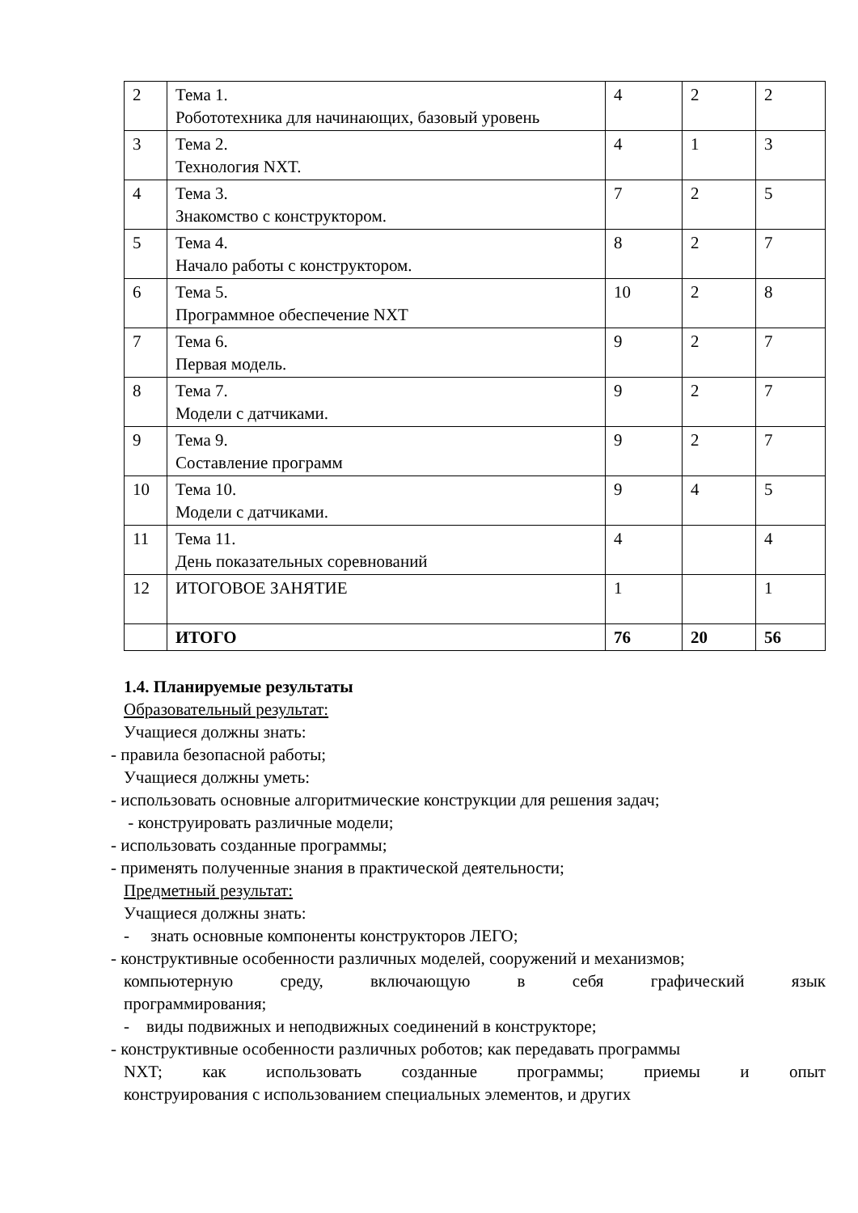| 2 | Тема 1. Робототехника для начинающих, базовый уровень | 4 | 2 | 2 |
| 3 | Тема 2. Технология NXT. | 4 | 1 | 3 |
| 4 | Тема 3. Знакомство с конструктором. | 7 | 2 | 5 |
| 5 | Тема 4. Начало работы с конструктором. | 8 | 2 | 7 |
| 6 | Тема 5. Программное обеспечение NXT | 10 | 2 | 8 |
| 7 | Тема 6. Первая модель. | 9 | 2 | 7 |
| 8 | Тема 7. Модели с датчиками. | 9 | 2 | 7 |
| 9 | Тема 9. Составление программ | 9 | 2 | 7 |
| 10 | Тема 10. Модели с датчиками. | 9 | 4 | 5 |
| 11 | Тема 11. День показательных соревнований | 4 | | 4 |
| 12 | ИТОГОВОЕ ЗАНЯТИЕ | 1 | | 1 |
| | ИТОГО | 76 | 20 | 56 |
1.4. Планируемые результаты
Образовательный результат:
Учащиеся должны знать:
- правила безопасной работы;
Учащиеся должны уметь:
- использовать основные алгоритмические конструкции для решения задач;
- конструировать различные модели;
- использовать созданные программы;
- применять полученные знания в практической деятельности;
Предметный результат:
Учащиеся должны знать:
- знать основные компоненты конструкторов ЛЕГО;
- конструктивные особенности различных моделей, сооружений и механизмов;
компьютерную среду, включающую в себя графический язык
программирования;
- виды подвижных и неподвижных соединений в конструкторе;
- конструктивные особенности различных роботов; как передавать программы
NXT; как использовать созданные программы; приемы и опыт
конструирования с использованием специальных элементов, и других